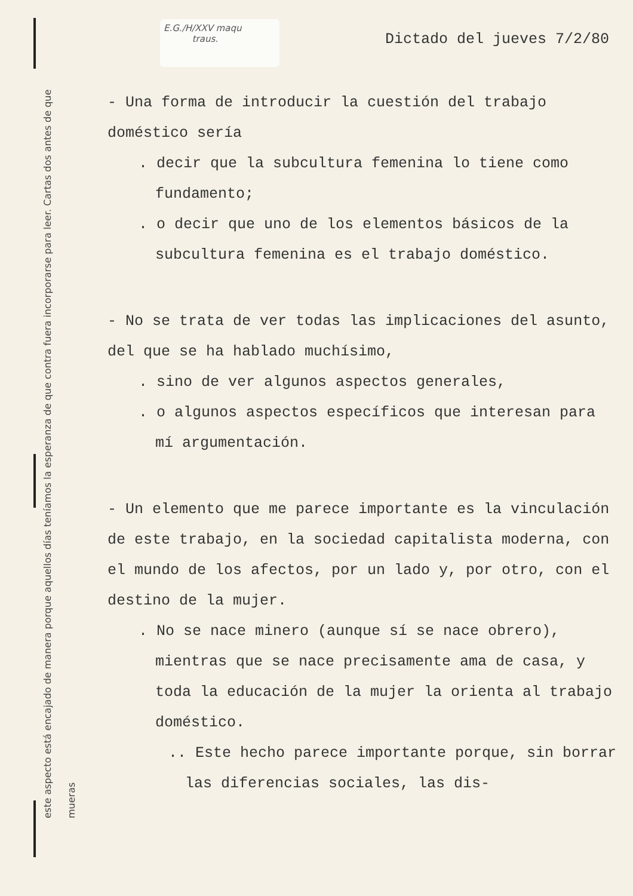E.G./H/XXV maqu
traus.
este aspecto está encajado de manera porque aquellos días teníamos la esperanza de que contra fuera incorporarse para leer. Cartas dos antes de que mueras
Dictado del jueves 7/2/80
- Una forma de introducir la cuestión del trabajo doméstico sería
. decir que la subcultura femenina lo tiene como fundamento;
. o decir que uno de los elementos básicos de la subcultura femenina es el trabajo doméstico.
- No se trata de ver todas las implicaciones del asunto, del que se ha hablado muchísimo,
. sino de ver algunos aspectos generales,
. o algunos aspectos específicos que interesan para mí argumentación.
- Un elemento que me parece importante es la vinculación de este trabajo, en la sociedad capitalista moderna, con el mundo de los afectos, por un lado y, por otro, con el destino de la mujer.
. No se nace minero (aunque sí se nace obrero), mientras que se nace precisamente ama de casa, y toda la educación de la mujer la orienta al trabajo doméstico.
.. Este hecho parece importante porque, sin borrar las diferencias sociales, las dis-